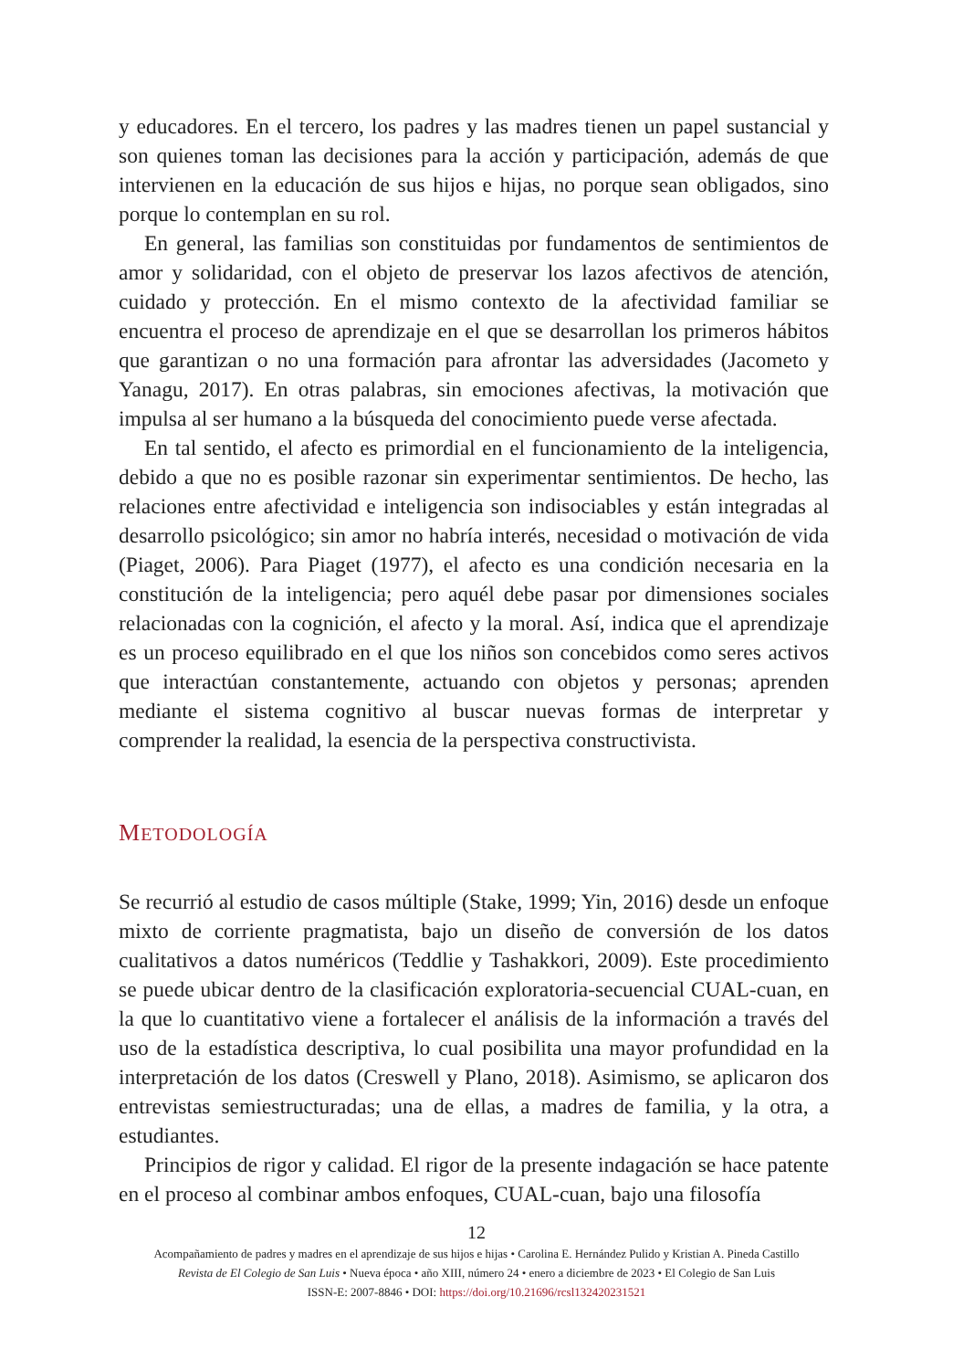y educadores. En el tercero, los padres y las madres tienen un papel sustancial y son quienes toman las decisiones para la acción y participación, además de que intervienen en la educación de sus hijos e hijas, no porque sean obligados, sino porque lo contemplan en su rol.
En general, las familias son constituidas por fundamentos de sentimientos de amor y solidaridad, con el objeto de preservar los lazos afectivos de atención, cuidado y protección. En el mismo contexto de la afectividad familiar se encuentra el proceso de aprendizaje en el que se desarrollan los primeros hábitos que garantizan o no una formación para afrontar las adversidades (Jacometo y Yanagu, 2017). En otras palabras, sin emociones afectivas, la motivación que impulsa al ser humano a la búsqueda del conocimiento puede verse afectada.
En tal sentido, el afecto es primordial en el funcionamiento de la inteligencia, debido a que no es posible razonar sin experimentar sentimientos. De hecho, las relaciones entre afectividad e inteligencia son indisociables y están integradas al desarrollo psicológico; sin amor no habría interés, necesidad o motivación de vida (Piaget, 2006). Para Piaget (1977), el afecto es una condición necesaria en la constitución de la inteligencia; pero aquél debe pasar por dimensiones sociales relacionadas con la cognición, el afecto y la moral. Así, indica que el aprendizaje es un proceso equilibrado en el que los niños son concebidos como seres activos que interactúan constantemente, actuando con objetos y personas; aprenden mediante el sistema cognitivo al buscar nuevas formas de interpretar y comprender la realidad, la esencia de la perspectiva constructivista.
METODOLOGÍA
Se recurrió al estudio de casos múltiple (Stake, 1999; Yin, 2016) desde un enfoque mixto de corriente pragmatista, bajo un diseño de conversión de los datos cualitativos a datos numéricos (Teddlie y Tashakkori, 2009). Este procedimiento se puede ubicar dentro de la clasificación exploratoria-secuencial CUAL-cuan, en la que lo cuantitativo viene a fortalecer el análisis de la información a través del uso de la estadística descriptiva, lo cual posibilita una mayor profundidad en la interpretación de los datos (Creswell y Plano, 2018). Asimismo, se aplicaron dos entrevistas semiestructuradas; una de ellas, a madres de familia, y la otra, a estudiantes.
Principios de rigor y calidad. El rigor de la presente indagación se hace patente en el proceso al combinar ambos enfoques, CUAL-cuan, bajo una filosofía
12
Acompañamiento de padres y madres en el aprendizaje de sus hijos e hijas • Carolina E. Hernández Pulido y Kristian A. Pineda Castillo
Revista de El Colegio de San Luis • Nueva época • año XIII, número 24 • enero a diciembre de 2023 • El Colegio de San Luis
ISSN-E: 2007-8846 • DOI: https://doi.org/10.21696/rcsl132420231521